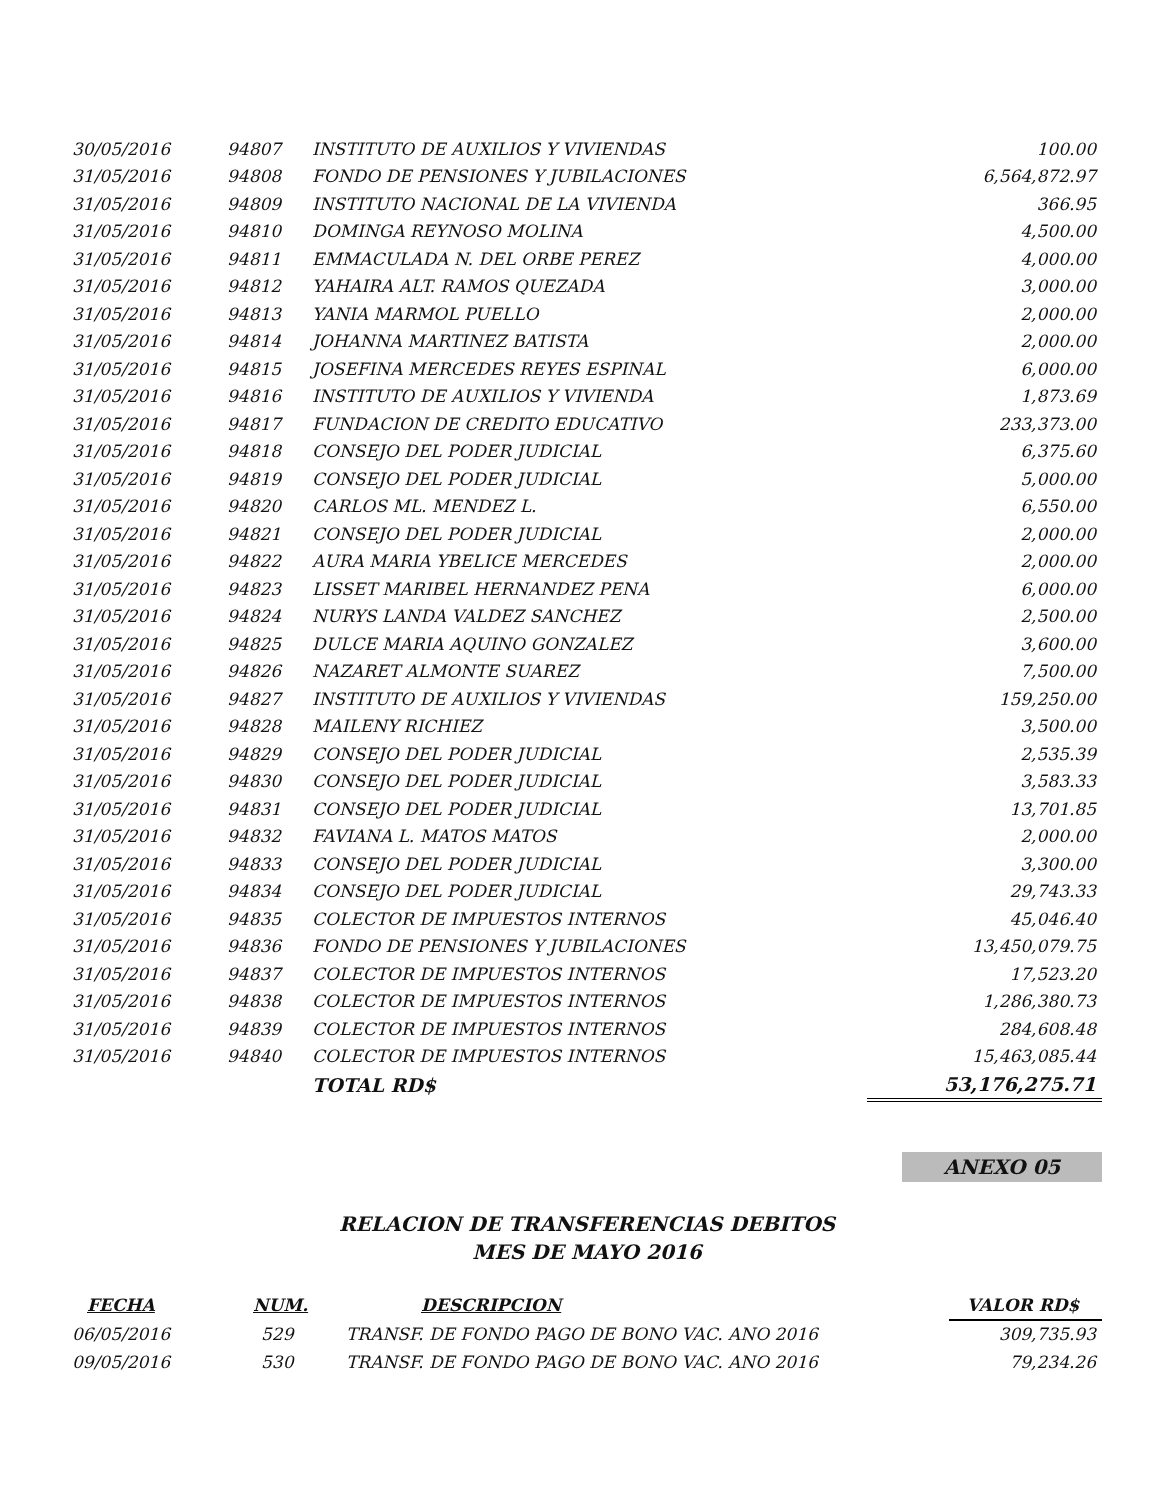| 30/05/2016 | 94807 | INSTITUTO DE AUXILIOS Y VIVIENDAS | 100.00 |
| 31/05/2016 | 94808 | FONDO DE PENSIONES Y JUBILACIONES | 6,564,872.97 |
| 31/05/2016 | 94809 | INSTITUTO NACIONAL DE LA VIVIENDA | 366.95 |
| 31/05/2016 | 94810 | DOMINGA REYNOSO MOLINA | 4,500.00 |
| 31/05/2016 | 94811 | EMMACULADA N. DEL ORBE PEREZ | 4,000.00 |
| 31/05/2016 | 94812 | YAHAIRA ALT. RAMOS QUEZADA | 3,000.00 |
| 31/05/2016 | 94813 | YANIA MARMOL PUELLO | 2,000.00 |
| 31/05/2016 | 94814 | JOHANNA MARTINEZ BATISTA | 2,000.00 |
| 31/05/2016 | 94815 | JOSEFINA MERCEDES REYES ESPINAL | 6,000.00 |
| 31/05/2016 | 94816 | INSTITUTO DE AUXILIOS Y VIVIENDA | 1,873.69 |
| 31/05/2016 | 94817 | FUNDACION DE CREDITO EDUCATIVO | 233,373.00 |
| 31/05/2016 | 94818 | CONSEJO DEL PODER JUDICIAL | 6,375.60 |
| 31/05/2016 | 94819 | CONSEJO DEL PODER JUDICIAL | 5,000.00 |
| 31/05/2016 | 94820 | CARLOS ML. MENDEZ L. | 6,550.00 |
| 31/05/2016 | 94821 | CONSEJO DEL PODER JUDICIAL | 2,000.00 |
| 31/05/2016 | 94822 | AURA MARIA YBELICE MERCEDES | 2,000.00 |
| 31/05/2016 | 94823 | LISSET MARIBEL HERNANDEZ PENA | 6,000.00 |
| 31/05/2016 | 94824 | NURYS LANDA VALDEZ SANCHEZ | 2,500.00 |
| 31/05/2016 | 94825 | DULCE MARIA AQUINO GONZALEZ | 3,600.00 |
| 31/05/2016 | 94826 | NAZARET ALMONTE SUAREZ | 7,500.00 |
| 31/05/2016 | 94827 | INSTITUTO DE AUXILIOS Y VIVIENDAS | 159,250.00 |
| 31/05/2016 | 94828 | MAILENY RICHIEZ | 3,500.00 |
| 31/05/2016 | 94829 | CONSEJO DEL PODER JUDICIAL | 2,535.39 |
| 31/05/2016 | 94830 | CONSEJO DEL PODER JUDICIAL | 3,583.33 |
| 31/05/2016 | 94831 | CONSEJO DEL PODER JUDICIAL | 13,701.85 |
| 31/05/2016 | 94832 | FAVIANA L. MATOS MATOS | 2,000.00 |
| 31/05/2016 | 94833 | CONSEJO DEL PODER JUDICIAL | 3,300.00 |
| 31/05/2016 | 94834 | CONSEJO DEL PODER JUDICIAL | 29,743.33 |
| 31/05/2016 | 94835 | COLECTOR DE IMPUESTOS INTERNOS | 45,046.40 |
| 31/05/2016 | 94836 | FONDO DE PENSIONES Y JUBILACIONES | 13,450,079.75 |
| 31/05/2016 | 94837 | COLECTOR DE IMPUESTOS INTERNOS | 17,523.20 |
| 31/05/2016 | 94838 | COLECTOR DE IMPUESTOS INTERNOS | 1,286,380.73 |
| 31/05/2016 | 94839 | COLECTOR DE IMPUESTOS INTERNOS | 284,608.48 |
| 31/05/2016 | 94840 | COLECTOR DE IMPUESTOS INTERNOS | 15,463,085.44 |
| | | TOTAL RD$ | 53,176,275.71 |
ANEXO 05
RELACION DE TRANSFERENCIAS DEBITOS
MES DE MAYO 2016
| FECHA | NUM. | DESCRIPCION | VALOR RD$ |
| --- | --- | --- | --- |
| 06/05/2016 | 529 | TRANSF. DE FONDO PAGO DE BONO VAC. ANO 2016 | 309,735.93 |
| 09/05/2016 | 530 | TRANSF. DE FONDO PAGO DE BONO VAC. ANO 2016 | 79,234.26 |